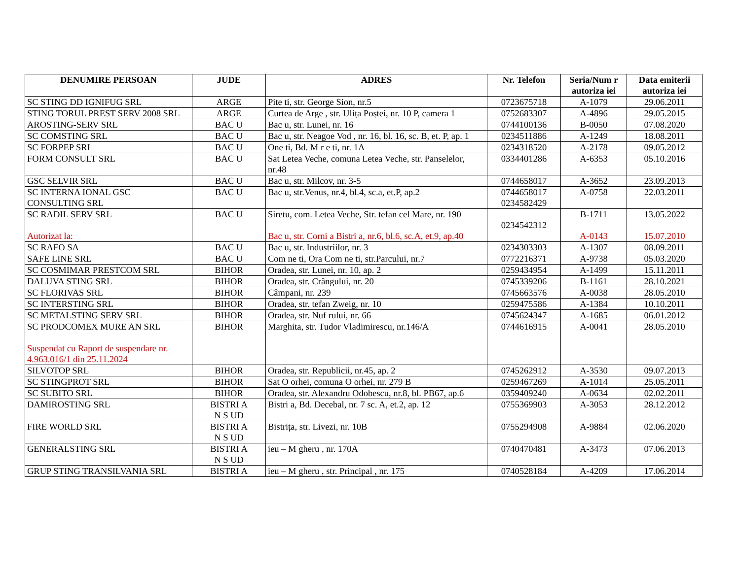| DENUMIRE PERSOAN | JUDE | ADRES | Nr. Telefon | Seria/Num r autoriza iei | Data emiterii autoriza iei |
| --- | --- | --- | --- | --- | --- |
| SC STING DD IGNIFUG SRL | ARGE | Pite ti, str. George Sion, nr.5 | 0723675718 | A-1079 | 29.06.2011 |
| STING TORUL PREST SERV 2008 SRL | ARGE | Curtea de Arge , str. Ulița Poștei, nr. 10 P, camera 1 | 0752683307 | A-4896 | 29.05.2015 |
| AROSTING-SERV SRL | BAC U | Bac u, str. Lunei, nr. 16 | 0744100136 | B-0050 | 07.08.2020 |
| SC COMSTING SRL | BAC U | Bac u, str. Neagoe Vod , nr. 16, bl. 16, sc. B, et. P, ap. 1 | 0234511886 | A-1249 | 18.08.2011 |
| SC FORPEP SRL | BAC U | One ti, Bd. M r e ti, nr. 1A | 0234318520 | A-2178 | 09.05.2012 |
| FORM CONSULT SRL | BAC U | Sat Letea Veche, comuna Letea Veche, str. Panselelor, nr.48 | 0334401286 | A-6353 | 05.10.2016 |
| GSC SELVIR SRL | BAC U | Bac u, str. Milcov, nr. 3-5 | 0744658017 | A-3652 | 23.09.2013 |
| SC INTERNA IONAL GSC CONSULTING SRL | BAC U | Bac u, str.Venus, nr.4, bl.4, sc.a, et.P, ap.2 | 0744658017 0234582429 | A-0758 | 22.03.2011 |
| SC RADIL SERV SRL Autorizat la: | BAC U | Siretu, com. Letea Veche, Str. tefan cel Mare, nr. 190 Bac u, str. Corni a Bistri a, nr.6, bl.6, sc.A, et.9, ap.40 | 0234542312 | B-1711 A-0143 | 13.05.2022 15.07.2010 |
| SC RAFO SA | BAC U | Bac u, str. Industriilor, nr. 3 | 0234303303 | A-1307 | 08.09.2011 |
| SAFE LINE SRL | BAC U | Com ne ti, Ora Com ne ti, str.Parcului, nr.7 | 0772216371 | A-9738 | 05.03.2020 |
| SC COSMIMAR PRESTCOM SRL | BIHOR | Oradea, str. Lunei, nr. 10, ap. 2 | 0259434954 | A-1499 | 15.11.2011 |
| DALUVA STING SRL | BIHOR | Oradea, str. Crângului, nr. 20 | 0745339206 | B-1161 | 28.10.2021 |
| SC FLORIVAS SRL | BIHOR | Câmpani, nr. 239 | 0745663576 | A-0038 | 28.05.2010 |
| SC INTERSTING SRL | BIHOR | Oradea, str. tefan Zweig, nr. 10 | 0259475586 | A-1384 | 10.10.2011 |
| SC METALSTING SERV SRL | BIHOR | Oradea, str. Nuf rului, nr. 66 | 0745624347 | A-1685 | 06.01.2012 |
| SC PRODCOMEX MURE AN SRL Suspendat cu Raport de suspendare nr. 4.963.016/1 din 25.11.2024 | BIHOR | Marghita, str. Tudor Vladimirescu, nr.146/A | 0744616915 | A-0041 | 28.05.2010 |
| SILVOTOP SRL | BIHOR | Oradea, str. Republicii, nr.45, ap. 2 | 0745262912 | A-3530 | 09.07.2013 |
| SC STINGPROT SRL | BIHOR | Sat O orhei, comuna O orhei, nr. 279 B | 0259467269 | A-1014 | 25.05.2011 |
| SC SUBITO SRL | BIHOR | Oradea, str. Alexandru Odobescu, nr.8, bl. PB67, ap.6 | 0359409240 | A-0634 | 02.02.2011 |
| DAMIROSTING SRL | BISTRI A N S UD | Bistri a, Bd. Decebal, nr. 7 sc. A, et.2, ap. 12 | 0755369903 | A-3053 | 28.12.2012 |
| FIRE WORLD SRL | BISTRI A N S UD | Bistrița, str. Livezi, nr. 10B | 0755294908 | A-9884 | 02.06.2020 |
| GENERALSTING SRL | BISTRI A N S UD | ieu – M gheru , nr. 170A | 0740470481 | A-3473 | 07.06.2013 |
| GRUP STING TRANSILVANIA SRL | BISTRI A | ieu – M gheru , str. Principal , nr. 175 | 0740528184 | A-4209 | 17.06.2014 |